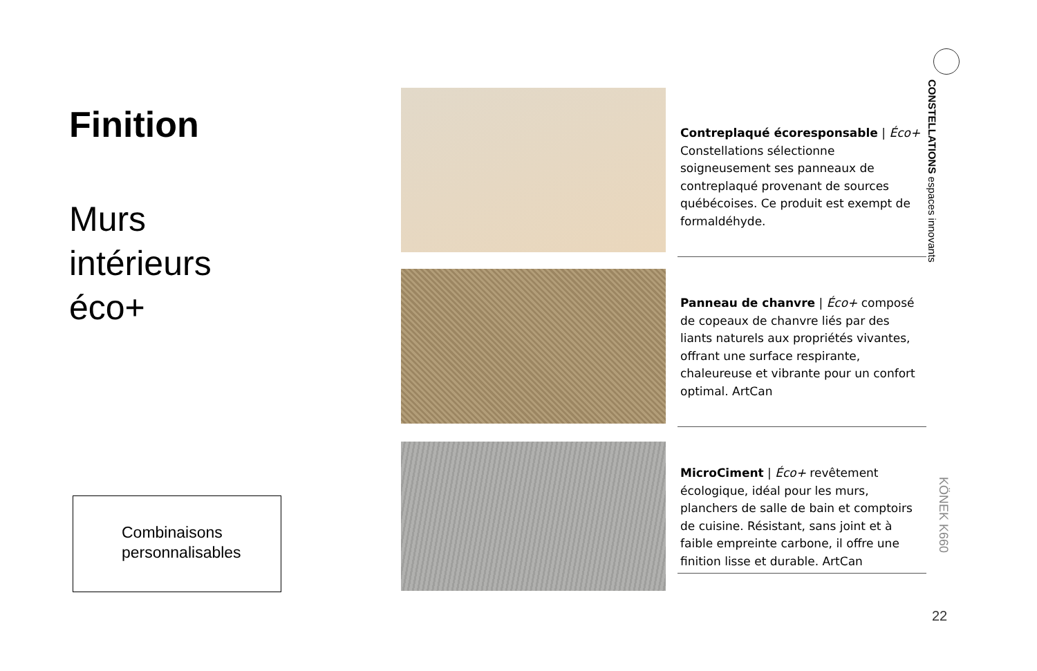Finition
Murs
intérieurs
éco+
Combinaisons
personnalisables
Contreplaqué écoresponsable | Éco+ Constellations sélectionne soigneusement ses panneaux de contreplaqué provenant de sources québécoises. Ce produit est exempt de formaldéhyde.
Panneau de chanvre | Éco+ composé de copeaux de chanvre liés par des liants naturels aux propriétés vivantes, offrant une surface respirante, chaleureuse et vibrante pour un confort optimal. ArtCan
MicroCiment | Éco+ revêtement écologique, idéal pour les murs, planchers de salle de bain et comptoirs de cuisine. Résistant, sans joint et à faible empreinte carbone, il offre une finition lisse et durable. ArtCan
CONSTELLATIONS espaces innovants
KÖNEK K660
22